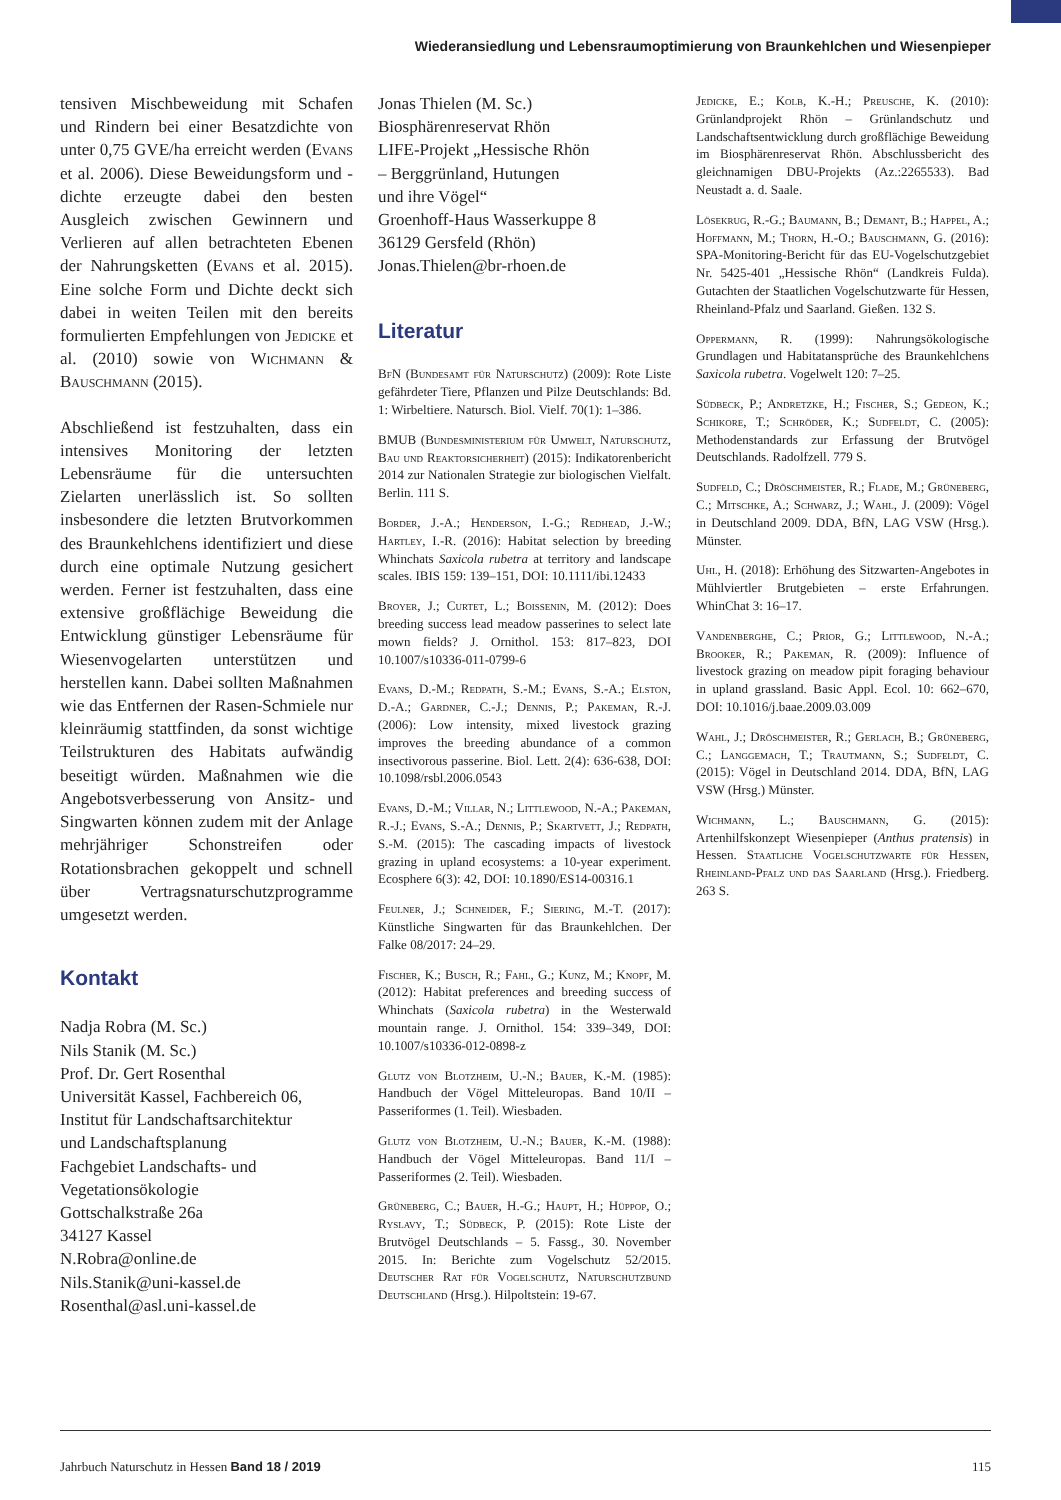Wiederansiedlung und Lebensraumoptimierung von Braunkehlchen und Wiesenpieper
tensiven Mischbeweidung mit Schafen und Rindern bei einer Besatzdichte von unter 0,75 GVE/ha erreicht werden (Evans et al. 2006). Diese Beweidungsform und -dichte erzeugte dabei den besten Ausgleich zwischen Gewinnern und Verlieren auf allen betrachteten Ebenen der Nahrungsketten (Evans et al. 2015). Eine solche Form und Dichte deckt sich dabei in weiten Teilen mit den bereits formulierten Empfehlungen von Jedicke et al. (2010) sowie von Wichmann & Bauschmann (2015).
Abschließend ist festzuhalten, dass ein intensives Monitoring der letzten Lebensräume für die untersuchten Zielarten unerlässlich ist. So sollten insbesondere die letzten Brutvorkommen des Braunkehlchens identifiziert und diese durch eine optimale Nutzung gesichert werden. Ferner ist festzuhalten, dass eine extensive großflächige Beweidung die Entwicklung günstiger Lebensräume für Wiesenvogelarten unterstützen und herstellen kann. Dabei sollten Maßnahmen wie das Entfernen der Rasen-Schmiele nur kleinräumig stattfinden, da sonst wichtige Teilstrukturen des Habitats aufwändig beseitigt würden. Maßnahmen wie die Angebotsverbesserung von Ansitz- und Singwarten können zudem mit der Anlage mehrjähriger Schonstreifen oder Rotationsbrachen gekoppelt und schnell über Vertragsnaturschutzprogramme umgesetzt werden.
Kontakt
Nadja Robra (M. Sc.)
Nils Stanik (M. Sc.)
Prof. Dr. Gert Rosenthal
Universität Kassel, Fachbereich 06,
Institut für Landschaftsarchitektur
und Landschaftsplanung
Fachgebiet Landschafts- und
Vegetationsökologie
Gottschalkstraße 26a
34127 Kassel
N.Robra@online.de
Nils.Stanik@uni-kassel.de
Rosenthal@asl.uni-kassel.de
Jonas Thielen (M. Sc.)
Biosphärenreservat Rhön
LIFE-Projekt „Hessische Rhön
– Berggrünland, Hutungen
und ihre Vögel“
Groenhoff-Haus Wasserkuppe 8
36129 Gersfeld (Rhön)
Jonas.Thielen@br-rhoen.de
Literatur
BfN (Bundesamt für Naturschutz) (2009): Rote Liste gefährdeter Tiere, Pflanzen und Pilze Deutschlands: Bd. 1: Wirbeltiere. Natursch. Biol. Vielf. 70(1): 1–386.
BMUB (Bundesministerium für Umwelt, Naturschutz, Bau und Reaktorsicherheit) (2015): Indikatorenbericht 2014 zur Nationalen Strategie zur biologischen Vielfalt. Berlin. 111 S.
Border, J.-A.; Henderson, I.-G.; Redhead, J.-W.; Hartley, I.-R. (2016): Habitat selection by breeding Whinchats Saxicola rubetra at territory and landscape scales. IBIS 159: 139–151, DOI: 10.1111/ibi.12433
Broyer, J.; Curtet, L.; Boissenin, M. (2012): Does breeding success lead meadow passerines to select late mown fields? J. Ornithol. 153: 817–823, DOI 10.1007/s10336-011-0799-6
Evans, D.-M.; Redpath, S.-M.; Evans, S.-A.; Elston, D.-A.; Gardner, C.-J.; Dennis, P.; Pakeman, R.-J. (2006): Low intensity, mixed livestock grazing improves the breeding abundance of a common insectivorous passerine. Biol. Lett. 2(4): 636-638, DOI: 10.1098/rsbl.2006.0543
Evans, D.-M.; Villar, N.; Littlewood, N.-A.; Pakeman, R.-J.; Evans, S.-A.; Dennis, P.; Skartvett, J.; Redpath, S.-M. (2015): The cascading impacts of livestock grazing in upland ecosystems: a 10-year experiment. Ecosphere 6(3): 42, DOI: 10.1890/ES14-00316.1
Feulner, J.; Schneider, F.; Siering, M.-T. (2017): Künstliche Singwarten für das Braunkehlchen. Der Falke 08/2017: 24–29.
Fischer, K.; Busch, R.; Fahl, G.; Kunz, M.; Knopf, M. (2012): Habitat preferences and breeding success of Whinchats (Saxicola rubetra) in the Westerwald mountain range. J. Ornithol. 154: 339–349, DOI: 10.1007/s10336-012-0898-z
Glutz von Blotzheim, U.-N.; Bauer, K.-M. (1985): Handbuch der Vögel Mitteleuropas. Band 10/II – Passeriformes (1. Teil). Wiesbaden.
Glutz von Blotzheim, U.-N.; Bauer, K.-M. (1988): Handbuch der Vögel Mitteleuropas. Band 11/I – Passeriformes (2. Teil). Wiesbaden.
Grüneberg, C.; Bauer, H.-G.; Haupt, H.; Hüppop, O.; Ryslavy, T.; Südbeck, P. (2015): Rote Liste der Brutvögel Deutschlands – 5. Fassg., 30. November 2015. In: Berichte zum Vogelschutz 52/2015. Deutscher Rat für Vogelschutz, Naturschutzbund Deutschland (Hrsg.). Hilpoltstein: 19-67.
Jedicke, E.; Kolb, K.-H.; Preusche, K. (2010): Grünlandprojekt Rhön – Grünlandschutz und Landschaftsentwicklung durch großflächige Beweidung im Biosphärenreservat Rhön. Abschlussbericht des gleichnamigen DBU-Projekts (Az.:2265533). Bad Neustadt a. d. Saale.
Lösekrug, R.-G.; Baumann, B.; Demant, B.; Happel, A.; Hoffmann, M.; Thorn, H.-O.; Bauschmann, G. (2016): SPA-Monitoring-Bericht für das EU-Vogelschutzgebiet Nr. 5425-401 „Hessische Rhön“ (Landkreis Fulda). Gutachten der Staatlichen Vogelschutzwarte für Hessen, Rheinland-Pfalz und Saarland. Gießen. 132 S.
Oppermann, R. (1999): Nahrungsökologische Grundlagen und Habitatansprüche des Braunkehlchens Saxicola rubetra. Vogelwelt 120: 7–25.
Südbeck, P.; Andretzke, H.; Fischer, S.; Gedeon, K.; Schikore, T.; Schröder, K.; Sudfeldt, C. (2005): Methodenstandards zur Erfassung der Brutvögel Deutschlands. Radolfzell. 779 S.
Sudfeld, C.; Dröschmeister, R.; Flade, M.; Grüneberg, C.; Mitschke, A.; Schwarz, J.; Wahl, J. (2009): Vögel in Deutschland 2009. DDA, BfN, LAG VSW (Hrsg.). Münster.
Uhl, H. (2018): Erhöhung des Sitzwarten-Angebotes in Mühlviertler Brutgebieten – erste Erfahrungen. WhinChat 3: 16–17.
Vandenberghe, C.; Prior, G.; Littlewood, N.-A.; Brooker, R.; Pakeman, R. (2009): Influence of livestock grazing on meadow pipit foraging behaviour in upland grassland. Basic Appl. Ecol. 10: 662–670, DOI: 10.1016/j.baae.2009.03.009
Wahl, J.; Dröschmeister, R.; Gerlach, B.; Grüneberg, C.; Langgemach, T.; Trautmann, S.; Sudfeldt, C. (2015): Vögel in Deutschland 2014. DDA, BfN, LAG VSW (Hrsg.) Münster.
Wichmann, L.; Bauschmann, G. (2015): Artenhilfskonzept Wiesenpieper (Anthus pratensis) in Hessen. Staatliche Vogelschutzwarte für Hessen, Rheinland-Pfalz und das Saarland (Hrsg.). Friedberg. 263 S.
Jahrbuch Naturschutz in Hessen Band 18 / 2019 115